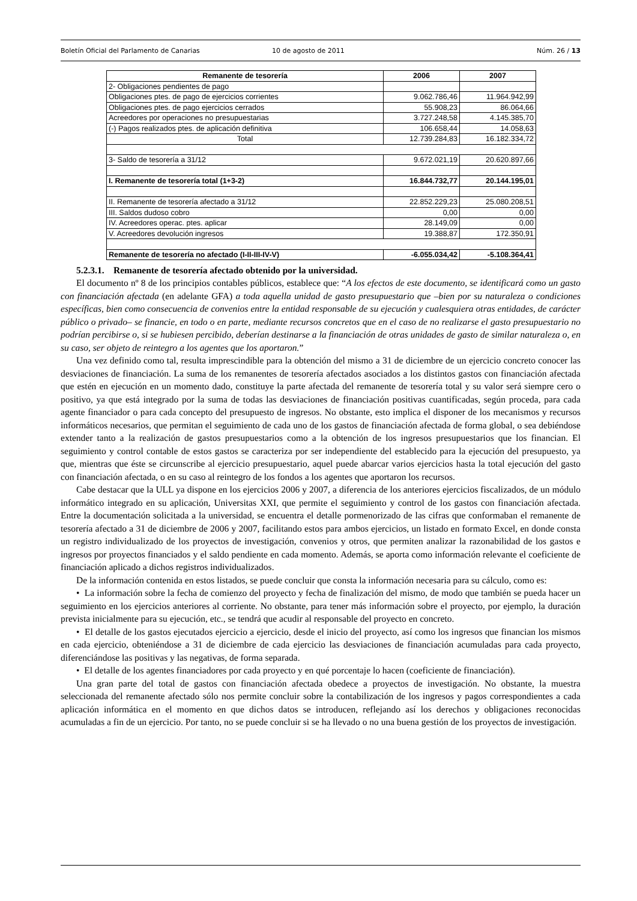Boletín Oficial del Parlamento de Canarias 10 de agosto de 2011 Núm. 26 / 13
| Remanente de tesorería | 2006 | 2007 |
| --- | --- | --- |
| 2- Obligaciones pendientes de pago | | |
| Obligaciones ptes. de pago de ejercicios corrientes | 9.062.786,46 | 11.964.942,99 |
| Obligaciones ptes. de pago ejercicios cerrados | 55.908,23 | 86.064,66 |
| Acreedores por operaciones no presupuestarias | 3.727.248,58 | 4.145.385,70 |
| (-) Pagos realizados ptes. de aplicación definitiva | 106.658,44 | 14.058,63 |
| Total | 12.739.284,83 | 16.182.334,72 |
| 3- Saldo de tesorería a 31/12 | 9.672.021,19 | 20.620.897,66 |
| I. Remanente de tesorería total (1+3-2) | 16.844.732,77 | 20.144.195,01 |
| II. Remanente de tesorería afectado a 31/12 | 22.852.229,23 | 25.080.208,51 |
| III. Saldos dudoso cobro | 0,00 | 0,00 |
| IV. Acreedores operac. ptes. aplicar | 28.149,09 | 0,00 |
| V. Acreedores devolución ingresos | 19.388,87 | 172.350,91 |
| Remanente de tesorería no afectado (I-II-III-IV-V) | -6.055.034,42 | -5.108.364,41 |
5.2.3.1. Remanente de tesorería afectado obtenido por la universidad.
El documento nº 8 de los principios contables públicos, establece que: “A los efectos de este documento, se identificará como un gasto con financiación afectada (en adelante GFA) a toda aquella unidad de gasto presupuestario que –bien por su naturaleza o condiciones específicas, bien como consecuencia de convenios entre la entidad responsable de su ejecución y cualesquiera otras entidades, de carácter público o privado– se financie, en todo o en parte, mediante recursos concretos que en el caso de no realizarse el gasto presupuestario no podrían percibirse o, si se hubiesen percibido, deberían destinarse a la financiación de otras unidades de gasto de similar naturaleza o, en su caso, ser objeto de reintegro a los agentes que los aportaron.”
Una vez definido como tal, resulta imprescindible para la obtención del mismo a 31 de diciembre de un ejercicio concreto conocer las desviaciones de financiación. La suma de los remanentes de tesorería afectados asociados a los distintos gastos con financiación afectada que estén en ejecución en un momento dado, constituye la parte afectada del remanente de tesorería total y su valor será siempre cero o positivo, ya que está integrado por la suma de todas las desviaciones de financiación positivas cuantificadas, según proceda, para cada agente financiador o para cada concepto del presupuesto de ingresos. No obstante, esto implica el disponer de los mecanismos y recursos informáticos necesarios, que permitan el seguimiento de cada uno de los gastos de financiación afectada de forma global, o sea debiéndose extender tanto a la realización de gastos presupuestarios como a la obtención de los ingresos presupuestarios que los financian. El seguimiento y control contable de estos gastos se caracteriza por ser independiente del establecido para la ejecución del presupuesto, ya que, mientras que éste se circunscribe al ejercicio presupuestario, aquel puede abarcar varios ejercicios hasta la total ejecución del gasto con financiación afectada, o en su caso al reintegro de los fondos a los agentes que aportaron los recursos.
Cabe destacar que la ULL ya dispone en los ejercicios 2006 y 2007, a diferencia de los anteriores ejercicios fiscalizados, de un módulo informático integrado en su aplicación, Universitas XXI, que permite el seguimiento y control de los gastos con financiación afectada. Entre la documentación solicitada a la universidad, se encuentra el detalle pormenorizado de las cifras que conformaban el remanente de tesorería afectado a 31 de diciembre de 2006 y 2007, facilitando estos para ambos ejercicios, un listado en formato Excel, en donde consta un registro individualizado de los proyectos de investigación, convenios y otros, que permiten analizar la razonabilidad de los gastos e ingresos por proyectos financiados y el saldo pendiente en cada momento. Además, se aporta como información relevante el coeficiente de financiación aplicado a dichos registros individualizados.
De la información contenida en estos listados, se puede concluir que consta la información necesaria para su cálculo, como es:
• La información sobre la fecha de comienzo del proyecto y fecha de finalización del mismo, de modo que también se pueda hacer un seguimiento en los ejercicios anteriores al corriente. No obstante, para tener más información sobre el proyecto, por ejemplo, la duración prevista inicialmente para su ejecución, etc., se tendrá que acudir al responsable del proyecto en concreto.
• El detalle de los gastos ejecutados ejercicio a ejercicio, desde el inicio del proyecto, así como los ingresos que financian los mismos en cada ejercicio, obteniéndose a 31 de diciembre de cada ejercicio las desviaciones de financiación acumuladas para cada proyecto, diferenciándose las positivas y las negativas, de forma separada.
• El detalle de los agentes financiadores por cada proyecto y en qué porcentaje lo hacen (coeficiente de financiación).
Una gran parte del total de gastos con financiación afectada obedece a proyectos de investigación. No obstante, la muestra seleccionada del remanente afectado sólo nos permite concluir sobre la contabilización de los ingresos y pagos correspondientes a cada aplicación informática en el momento en que dichos datos se introducen, reflejando así los derechos y obligaciones reconocidas acumuladas a fin de un ejercicio. Por tanto, no se puede concluir si se ha llevado o no una buena gestión de los proyectos de investigación.